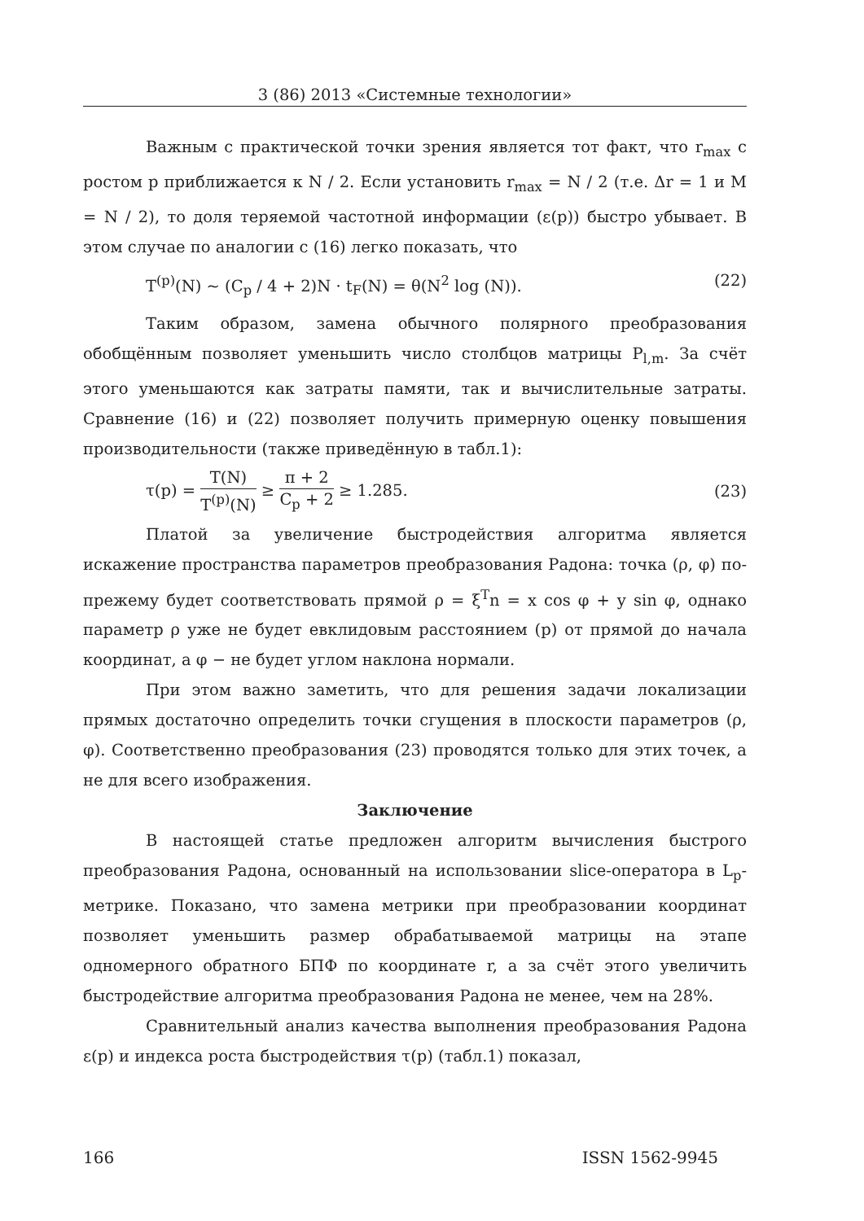3 (86) 2013 «Системные технологии»
Важным с практической точки зрения является тот факт, что r<sub>max</sub> с ростом p приближается к N / 2. Если установить r<sub>max</sub> = N / 2 (т.е. Δr = 1 и M = N / 2), то доля теряемой частотной информации (ε(p)) быстро убывает. В этом случае по аналогии с (16) легко показать, что
T<sup>(p)</sup>(N) ~ (C<sub>p</sub> / 4 + 2)N · t<sub>F</sub>(N) = θ(N<sup>2</sup> log (N)). (22)
Таким образом, замена обычного полярного преобразования обобщённым позволяет уменьшить число столбцов матрицы P<sub>l,m</sub>. За счёт этого уменьшаются как затраты памяти, так и вычислительные затраты. Сравнение (16) и (22) позволяет получить примерную оценку повышения производительности (также приведённую в табл.1):
τ(p) = T(N) T<sup>(p)</sup>(N) ≥ π + 2 C<sub>p</sub> + 2 ≥ 1.285. (23)
Платой за увеличение быстродействия алгоритма является искажение пространства параметров преобразования Радона: точка (ρ, φ) по-прежему будет соответствовать прямой ρ = ξ<sup>T</sup>n = x cos φ + y sin φ, однако параметр ρ уже не будет евклидовым расстоянием (p) от прямой до начала координат, а φ − не будет углом наклона нормали.
При этом важно заметить, что для решения задачи локализации прямых достаточно определить точки сгущения в плоскости параметров (ρ, φ). Соответственно преобразования (23) проводятся только для этих точек, а не для всего изображения.
Заключение
В настоящей статье предложен алгоритм вычисления быстрого преобразования Радона, основанный на использовании slice-оператора в L<sub>p</sub>-метрике. Показано, что замена метрики при преобразовании координат позволяет уменьшить размер обрабатываемой матрицы на этапе одномерного обратного БПФ по координате r, а за счёт этого увеличить быстродействие алгоритма преобразования Радона не менее, чем на 28%.
Сравнительный анализ качества выполнения преобразования Радона ε(p) и индекса роста быстродействия τ(p) (табл.1) показал,
166 ISSN 1562-9945